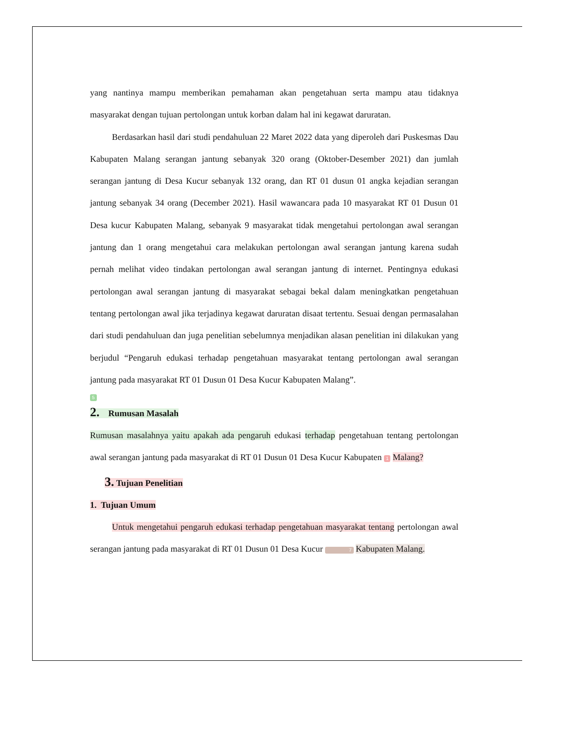yang nantinya mampu memberikan pemahaman akan pengetahuan serta mampu atau tidaknya masyarakat dengan tujuan pertolongan untuk korban dalam hal ini kegawat daruratan.
Berdasarkan hasil dari studi pendahuluan 22 Maret 2022 data yang diperoleh dari Puskesmas Dau Kabupaten Malang serangan jantung sebanyak 320 orang (Oktober-Desember 2021) dan jumlah serangan jantung di Desa Kucur sebanyak 132 orang, dan RT 01 dusun 01 angka kejadian serangan jantung sebanyak 34 orang (December 2021). Hasil wawancara pada 10 masyarakat RT 01 Dusun 01 Desa kucur Kabupaten Malang, sebanyak 9 masyarakat tidak mengetahui pertolongan awal serangan jantung dan 1 orang mengetahui cara melakukan pertolongan awal serangan jantung karena sudah pernah melihat video tindakan pertolongan awal serangan jantung di internet. Pentingnya edukasi pertolongan awal serangan jantung di masyarakat sebagai bekal dalam meningkatkan pengetahuan tentang pertolongan awal jika terjadinya kegawat daruratan disaat tertentu. Sesuai dengan permasalahan dari studi pendahuluan dan juga penelitian sebelumnya menjadikan alasan penelitian ini dilakukan yang berjudul “Pengaruh edukasi terhadap pengetahuan masyarakat tentang pertolongan awal serangan jantung pada masyarakat RT 01 Dusun 01 Desa Kucur Kabupaten Malang”.
5
2. Rumusan Masalah
Rumusan masalahnya yaitu apakah ada pengaruh edukasi terhadap pengetahuan tentang pertolongan awal serangan jantung pada masyarakat di RT 01 Dusun 01 Desa Kucur Kabupaten 1 Malang?
3. Tujuan Penelitian
1. Tujuan Umum
Untuk mengetahui pengaruh edukasi terhadap pengetahuan masyarakat tentang pertolongan awal serangan jantung pada masyarakat di RT 01 Dusun 01 Desa Kucur 7 Kabupaten Malang.